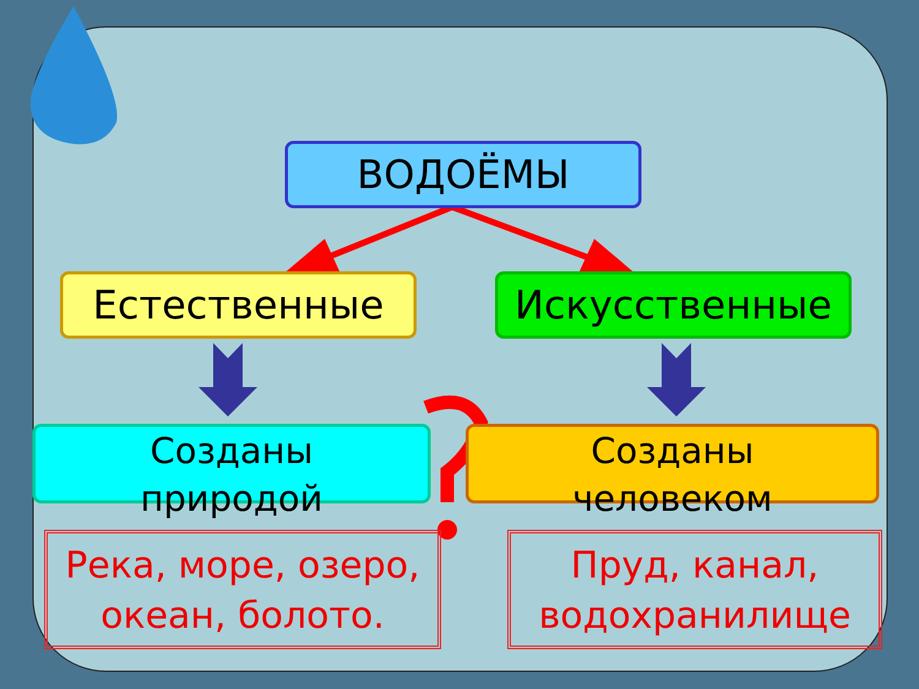ВОДОЁМЫ
Естественные Искусственные
Созданы
природой
Созданы
человеком
Река, море, озеро,
океан, болото.
Пруд, канал,
водохранилище